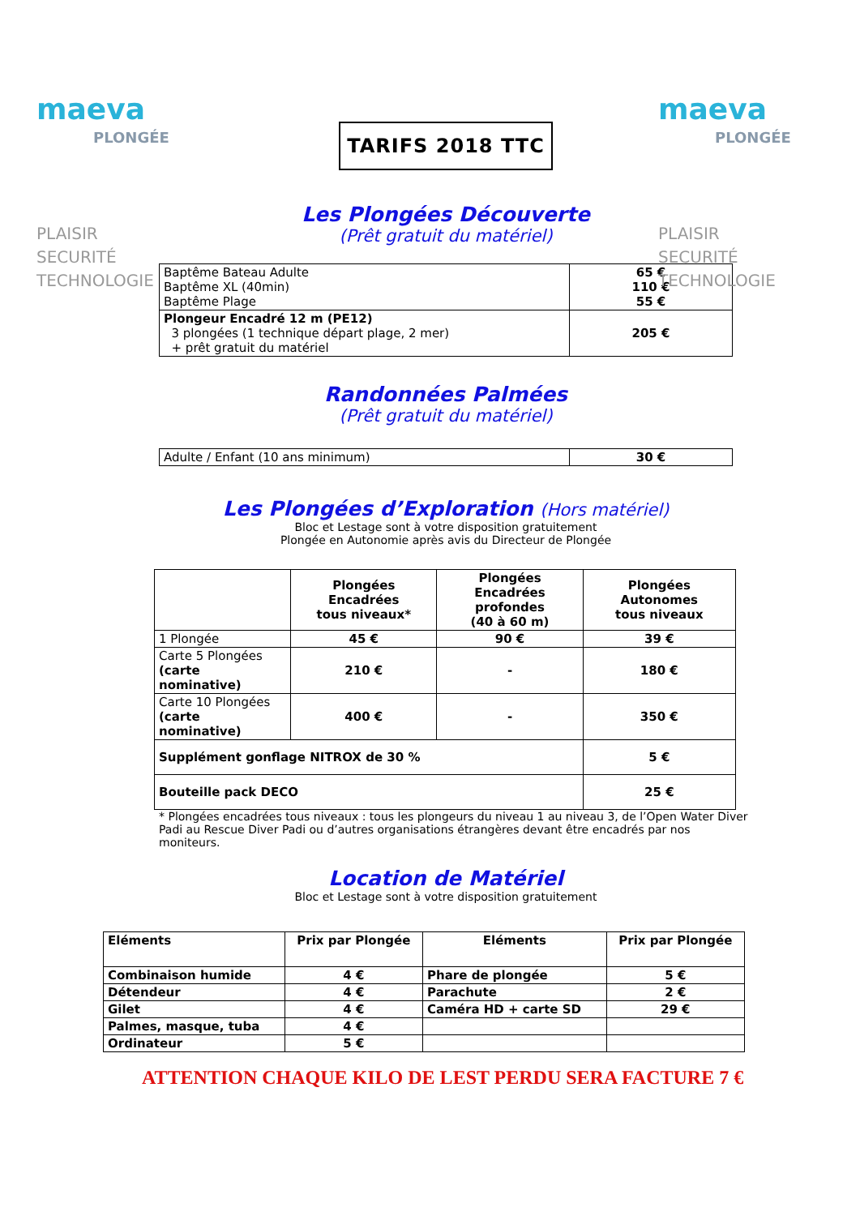maeva
PLONGÉE
PLAISIR
SECURITÉ
TECHNOLOGIE
maeva
PLONGÉE
PLAISIR
SECURITÉ
TECHNOLOGIE
TARIFS 2018 TTC
Les Plongées Découverte
(Prêt gratuit du matériel)
| Baptême Bateau Adulte Baptême XL (40min) Baptême Plage | 65 € 110 € 55 € |
| Plongeur Encadré 12 m (PE12) 3 plongées (1 technique départ plage, 2 mer) + prêt gratuit du matériel | 205 € |
Randonnées Palmées
(Prêt gratuit du matériel)
| Adulte / Enfant (10 ans minimum) | 30 € |
Les Plongées d’Exploration (Hors matériel)
Bloc et Lestage sont à votre disposition gratuitement
Plongée en Autonomie après avis du Directeur de Plongée
| | Plongées Encadrées tous niveaux* | Plongées Encadrées profondes (40 à 60 m) | Plongées Autonomes tous niveaux |
| --- | --- | --- | --- |
| 1 Plongée | 45 € | 90 € | 39 € |
| Carte 5 Plongées (carte nominative) | 210 € | - | 180 € |
| Carte 10 Plongées (carte nominative) | 400 € | - | 350 € |
| Supplément gonflage NITROX de 30 % | | | 5 € |
| Bouteille pack DECO | | | 25 € |
* Plongées encadrées tous niveaux : tous les plongeurs du niveau 1 au niveau 3, de l’Open Water Diver Padi au Rescue Diver Padi ou d’autres organisations étrangères devant être encadrés par nos moniteurs.
Location de Matériel
Bloc et Lestage sont à votre disposition gratuitement
| Eléments | Prix par Plongée | Eléments | Prix par Plongée |
| --- | --- | --- | --- |
| Combinaison humide | 4 € | Phare de plongée | 5 € |
| Détendeur | 4 € | Parachute | 2 € |
| Gilet | 4 € | Caméra HD + carte SD | 29 € |
| Palmes, masque, tuba | 4 € | | |
| Ordinateur | 5 € | | |
ATTENTION CHAQUE KILO DE LEST PERDU SERA FACTURE 7 €